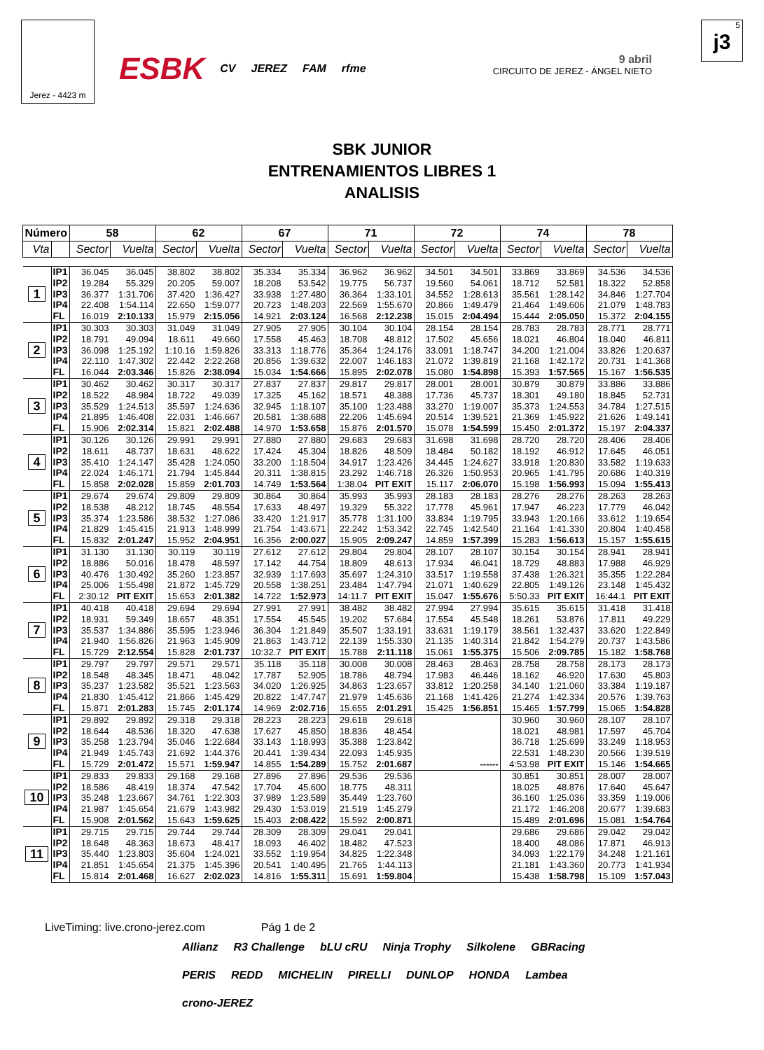Jerez - 4423 m
ESBK CV JEREZ FAM rfme
9 abril
CIRCUITO DE JEREZ - ÁNGEL NIETO
5
j3
SBK JUNIOR
ENTRENAMIENTOS LIBRES 1
ANALISIS
| Número | | 58 | | 62 | | 67 | | 71 | | 72 | | 74 | | 78 | |
| --- | --- | --- | --- | --- | --- | --- | --- | --- | --- | --- | --- | --- | --- | --- | --- |
| Vta | | Sector | Vuelta | Sector | Vuelta | Sector | Vuelta | Sector | Vuelta | Sector | Vuelta | Sector | Vuelta | Sector | Vuelta |
| 1 | IP1 | 36.045 | 36.045 | 38.802 | 38.802 | 35.334 | 35.334 | 36.962 | 36.962 | 34.501 | 34.501 | 33.869 | 33.869 | 34.536 | 34.536 |
| | IP2 | 19.284 | 55.329 | 20.205 | 59.007 | 18.208 | 53.542 | 19.775 | 56.737 | 19.560 | 54.061 | 18.712 | 52.581 | 18.322 | 52.858 |
| | IP3 | 36.377 | 1:31.706 | 37.420 | 1:36.427 | 33.938 | 1:27.480 | 36.364 | 1:33.101 | 34.552 | 1:28.613 | 35.561 | 1:28.142 | 34.846 | 1:27.704 |
| | IP4 | 22.408 | 1:54.114 | 22.650 | 1:59.077 | 20.723 | 1:48.203 | 22.569 | 1:55.670 | 20.866 | 1:49.479 | 21.464 | 1:49.606 | 21.079 | 1:48.783 |
| | FL | 16.019 | 2:10.133 | 15.979 | 2:15.056 | 14.921 | 2:03.124 | 16.568 | 2:12.238 | 15.015 | 2:04.494 | 15.444 | 2:05.050 | 15.372 | 2:04.155 |
| 2 | IP1 | 30.303 | 30.303 | 31.049 | 31.049 | 27.905 | 27.905 | 30.104 | 30.104 | 28.154 | 28.154 | 28.783 | 28.783 | 28.771 | 28.771 |
| | IP2 | 18.791 | 49.094 | 18.611 | 49.660 | 17.558 | 45.463 | 18.708 | 48.812 | 17.502 | 45.656 | 18.021 | 46.804 | 18.040 | 46.811 |
| | IP3 | 36.098 | 1:25.192 | 1:10.16 | 1:59.826 | 33.313 | 1:18.776 | 35.364 | 1:24.176 | 33.091 | 1:18.747 | 34.200 | 1:21.004 | 33.826 | 1:20.637 |
| | IP4 | 22.110 | 1:47.302 | 22.442 | 2:22.268 | 20.856 | 1:39.632 | 22.007 | 1:46.183 | 21.072 | 1:39.819 | 21.168 | 1:42.172 | 20.731 | 1:41.368 |
| | FL | 16.044 | 2:03.346 | 15.826 | 2:38.094 | 15.034 | 1:54.666 | 15.895 | 2:02.078 | 15.080 | 1:54.898 | 15.393 | 1:57.565 | 15.167 | 1:56.535 |
| 3 | IP1 | 30.462 | 30.462 | 30.317 | 30.317 | 27.837 | 27.837 | 29.817 | 29.817 | 28.001 | 28.001 | 30.879 | 30.879 | 33.886 | 33.886 |
| | IP2 | 18.522 | 48.984 | 18.722 | 49.039 | 17.325 | 45.162 | 18.571 | 48.388 | 17.736 | 45.737 | 18.301 | 49.180 | 18.845 | 52.731 |
| | IP3 | 35.529 | 1:24.513 | 35.597 | 1:24.636 | 32.945 | 1:18.107 | 35.100 | 1:23.488 | 33.270 | 1:19.007 | 35.373 | 1:24.553 | 34.784 | 1:27.515 |
| | IP4 | 21.895 | 1:46.408 | 22.031 | 1:46.667 | 20.581 | 1:38.688 | 22.206 | 1:45.694 | 20.514 | 1:39.521 | 21.369 | 1:45.922 | 21.626 | 1:49.141 |
| | FL | 15.906 | 2:02.314 | 15.821 | 2:02.488 | 14.970 | 1:53.658 | 15.876 | 2:01.570 | 15.078 | 1:54.599 | 15.450 | 2:01.372 | 15.197 | 2:04.337 |
| 4 | IP1 | 30.126 | 30.126 | 29.991 | 29.991 | 27.880 | 27.880 | 29.683 | 29.683 | 31.698 | 31.698 | 28.720 | 28.720 | 28.406 | 28.406 |
| | IP2 | 18.611 | 48.737 | 18.631 | 48.622 | 17.424 | 45.304 | 18.826 | 48.509 | 18.484 | 50.182 | 18.192 | 46.912 | 17.645 | 46.051 |
| | IP3 | 35.410 | 1:24.147 | 35.428 | 1:24.050 | 33.200 | 1:18.504 | 34.917 | 1:23.426 | 34.445 | 1:24.627 | 33.918 | 1:20.830 | 33.582 | 1:19.633 |
| | IP4 | 22.024 | 1:46.171 | 21.794 | 1:45.844 | 20.311 | 1:38.815 | 23.292 | 1:46.718 | 26.326 | 1:50.953 | 20.965 | 1:41.795 | 20.686 | 1:40.319 |
| | FL | 15.858 | 2:02.028 | 15.859 | 2:01.703 | 14.749 | 1:53.564 | 1:38.04 | PIT EXIT | 15.117 | 2:06.070 | 15.198 | 1:56.993 | 15.094 | 1:55.413 |
| 5 | IP1 | 29.674 | 29.674 | 29.809 | 29.809 | 30.864 | 30.864 | 35.993 | 35.993 | 28.183 | 28.183 | 28.276 | 28.276 | 28.263 | 28.263 |
| | IP2 | 18.538 | 48.212 | 18.745 | 48.554 | 17.633 | 48.497 | 19.329 | 55.322 | 17.778 | 45.961 | 17.947 | 46.223 | 17.779 | 46.042 |
| | IP3 | 35.374 | 1:23.586 | 38.532 | 1:27.086 | 33.420 | 1:21.917 | 35.778 | 1:31.100 | 33.834 | 1:19.795 | 33.943 | 1:20.166 | 33.612 | 1:19.654 |
| | IP4 | 21.829 | 1:45.415 | 21.913 | 1:48.999 | 21.754 | 1:43.671 | 22.242 | 1:53.342 | 22.745 | 1:42.540 | 21.164 | 1:41.330 | 20.804 | 1:40.458 |
| | FL | 15.832 | 2:01.247 | 15.952 | 2:04.951 | 16.356 | 2:00.027 | 15.905 | 2:09.247 | 14.859 | 1:57.399 | 15.283 | 1:56.613 | 15.157 | 1:55.615 |
| 6 | IP1 | 31.130 | 31.130 | 30.119 | 30.119 | 27.612 | 27.612 | 29.804 | 29.804 | 28.107 | 28.107 | 30.154 | 30.154 | 28.941 | 28.941 |
| | IP2 | 18.886 | 50.016 | 18.478 | 48.597 | 17.142 | 44.754 | 18.809 | 48.613 | 17.934 | 46.041 | 18.729 | 48.883 | 17.988 | 46.929 |
| | IP3 | 40.476 | 1:30.492 | 35.260 | 1:23.857 | 32.939 | 1:17.693 | 35.697 | 1:24.310 | 33.517 | 1:19.558 | 37.438 | 1:26.321 | 35.355 | 1:22.284 |
| | IP4 | 25.006 | 1:55.498 | 21.872 | 1:45.729 | 20.558 | 1:38.251 | 23.484 | 1:47.794 | 21.071 | 1:40.629 | 22.805 | 1:49.126 | 23.148 | 1:45.432 |
| | FL | 2:30.12 | PIT EXIT | 15.653 | 2:01.382 | 14.722 | 1:52.973 | 14:11.7 | PIT EXIT | 15.047 | 1:55.676 | 5:50.33 | PIT EXIT | 16:44.1 | PIT EXIT |
| 7 | IP1 | 40.418 | 40.418 | 29.694 | 29.694 | 27.991 | 27.991 | 38.482 | 38.482 | 27.994 | 27.994 | 35.615 | 35.615 | 31.418 | 31.418 |
| | IP2 | 18.931 | 59.349 | 18.657 | 48.351 | 17.554 | 45.545 | 19.202 | 57.684 | 17.554 | 45.548 | 18.261 | 53.876 | 17.811 | 49.229 |
| | IP3 | 35.537 | 1:34.886 | 35.595 | 1:23.946 | 36.304 | 1:21.849 | 35.507 | 1:33.191 | 33.631 | 1:19.179 | 38.561 | 1:32.437 | 33.620 | 1:22.849 |
| | IP4 | 21.940 | 1:56.826 | 21.963 | 1:45.909 | 21.863 | 1:43.712 | 22.139 | 1:55.330 | 21.135 | 1:40.314 | 21.842 | 1:54.279 | 20.737 | 1:43.586 |
| | FL | 15.729 | 2:12.554 | 15.828 | 2:01.737 | 10:32.7 | PIT EXIT | 15.788 | 2:11.118 | 15.061 | 1:55.375 | 15.506 | 2:09.785 | 15.182 | 1:58.768 |
| 8 | IP1 | 29.797 | 29.797 | 29.571 | 29.571 | 35.118 | 35.118 | 30.008 | 30.008 | 28.463 | 28.463 | 28.758 | 28.758 | 28.173 | 28.173 |
| | IP2 | 18.548 | 48.345 | 18.471 | 48.042 | 17.787 | 52.905 | 18.786 | 48.794 | 17.983 | 46.446 | 18.162 | 46.920 | 17.630 | 45.803 |
| | IP3 | 35.237 | 1:23.582 | 35.521 | 1:23.563 | 34.020 | 1:26.925 | 34.863 | 1:23.657 | 33.812 | 1:20.258 | 34.140 | 1:21.060 | 33.384 | 1:19.187 |
| | IP4 | 21.830 | 1:45.412 | 21.866 | 1:45.429 | 20.822 | 1:47.747 | 21.979 | 1:45.636 | 21.168 | 1:41.426 | 21.274 | 1:42.334 | 20.576 | 1:39.763 |
| | FL | 15.871 | 2:01.283 | 15.745 | 2:01.174 | 14.969 | 2:02.716 | 15.655 | 2:01.291 | 15.425 | 1:56.851 | 15.465 | 1:57.799 | 15.065 | 1:54.828 |
| 9 | IP1 | 29.892 | 29.892 | 29.318 | 29.318 | 28.223 | 28.223 | 29.618 | 29.618 | | | 30.960 | 30.960 | 28.107 | 28.107 |
| | IP2 | 18.644 | 48.536 | 18.320 | 47.638 | 17.627 | 45.850 | 18.836 | 48.454 | | | 18.021 | 48.981 | 17.597 | 45.704 |
| | IP3 | 35.258 | 1:23.794 | 35.046 | 1:22.684 | 33.143 | 1:18.993 | 35.388 | 1:23.842 | | | 36.718 | 1:25.699 | 33.249 | 1:18.953 |
| | IP4 | 21.949 | 1:45.743 | 21.692 | 1:44.376 | 20.441 | 1:39.434 | 22.093 | 1:45.935 | | | 22.531 | 1:48.230 | 20.566 | 1:39.519 |
| | FL | 15.729 | 2:01.472 | 15.571 | 1:59.947 | 14.855 | 1:54.289 | 15.752 | 2:01.687 | | ------ | 4:53.98 | PIT EXIT | 15.146 | 1:54.665 |
| 10 | IP1 | 29.833 | 29.833 | 29.168 | 29.168 | 27.896 | 27.896 | 29.536 | 29.536 | | | 30.851 | 30.851 | 28.007 | 28.007 |
| | IP2 | 18.586 | 48.419 | 18.374 | 47.542 | 17.704 | 45.600 | 18.775 | 48.311 | | | 18.025 | 48.876 | 17.640 | 45.647 |
| | IP3 | 35.248 | 1:23.667 | 34.761 | 1:22.303 | 37.989 | 1:23.589 | 35.449 | 1:23.760 | | | 36.160 | 1:25.036 | 33.359 | 1:19.006 |
| | IP4 | 21.987 | 1:45.654 | 21.679 | 1:43.982 | 29.430 | 1:53.019 | 21.519 | 1:45.279 | | | 21.172 | 1:46.208 | 20.677 | 1:39.683 |
| | FL | 15.908 | 2:01.562 | 15.643 | 1:59.625 | 15.403 | 2:08.422 | 15.592 | 2:00.871 | | | 15.489 | 2:01.696 | 15.081 | 1:54.764 |
| 11 | IP1 | 29.715 | 29.715 | 29.744 | 29.744 | 28.309 | 28.309 | 29.041 | 29.041 | | | 29.686 | 29.686 | 29.042 | 29.042 |
| | IP2 | 18.648 | 48.363 | 18.673 | 48.417 | 18.093 | 46.402 | 18.482 | 47.523 | | | 18.400 | 48.086 | 17.871 | 46.913 |
| | IP3 | 35.440 | 1:23.803 | 35.604 | 1:24.021 | 33.552 | 1:19.954 | 34.825 | 1:22.348 | | | 34.093 | 1:22.179 | 34.248 | 1:21.161 |
| | IP4 | 21.851 | 1:45.654 | 21.375 | 1:45.396 | 20.541 | 1:40.495 | 21.765 | 1:44.113 | | | 21.181 | 1:43.360 | 20.773 | 1:41.934 |
| | FL | 15.814 | 2:01.468 | 16.627 | 2:02.023 | 14.816 | 1:55.311 | 15.691 | 1:59.804 | | | 15.438 | 1:58.798 | 15.109 | 1:57.043 |
LiveTiming: live.crono-jerez.com Pág 1 de 2
Allianz R3 Challenge bLU cRU Ninja Trophy Silkolene GBRacing PERIS REDD MICHELIN PIRELLI DUNLOP HONDA Lambea crono-JEREZ